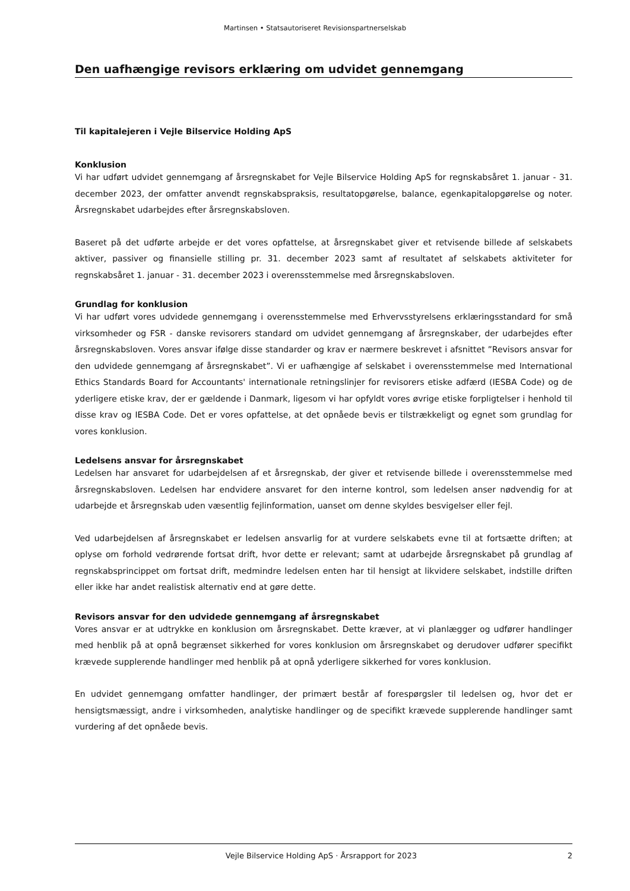Martinsen • Statsautoriseret Revisionspartnerselskab
Den uafhængige revisors erklæring om udvidet gennemgang
Til kapitalejeren i Vejle Bilservice Holding ApS
Konklusion
Vi har udført udvidet gennemgang af årsregnskabet for Vejle Bilservice Holding ApS for regnskabsåret 1. januar - 31. december 2023, der omfatter anvendt regnskabspraksis, resultatopgørelse, balance, egenkapitalopgørelse og noter. Årsregnskabet udarbejdes efter årsregnskabsloven.
Baseret på det udførte arbejde er det vores opfattelse, at årsregnskabet giver et retvisende billede af selskabets aktiver, passiver og finansielle stilling pr. 31. december 2023 samt af resultatet af selskabets aktiviteter for regnskabsåret 1. januar - 31. december 2023 i overensstemmelse med årsregnskabsloven.
Grundlag for konklusion
Vi har udført vores udvidede gennemgang i overensstemmelse med Erhvervsstyrelsens erklæringsstandard for små virksomheder og FSR - danske revisorers standard om udvidet gennemgang af årsregnskaber, der udarbejdes efter årsregnskabsloven. Vores ansvar ifølge disse standarder og krav er nærmere beskrevet i afsnittet ”Revisors ansvar for den udvidede gennemgang af årsregnskabet”. Vi er uafhængige af selskabet i overensstemmelse med International Ethics Standards Board for Accountants' internationale retningslinjer for revisorers etiske adfærd (IESBA Code) og de yderligere etiske krav, der er gældende i Danmark, ligesom vi har opfyldt vores øvrige etiske forpligtelser i henhold til disse krav og IESBA Code. Det er vores opfattelse, at det opnåede bevis er tilstrækkeligt og egnet som grundlag for vores konklusion.
Ledelsens ansvar for årsregnskabet
Ledelsen har ansvaret for udarbejdelsen af et årsregnskab, der giver et retvisende billede i overensstemmelse med årsregnskabsloven. Ledelsen har endvidere ansvaret for den interne kontrol, som ledelsen anser nødvendig for at udarbejde et årsregnskab uden væsentlig fejlinformation, uanset om denne skyldes besvigelser eller fejl.
Ved udarbejdelsen af årsregnskabet er ledelsen ansvarlig for at vurdere selskabets evne til at fortsætte driften; at oplyse om forhold vedrørende fortsat drift, hvor dette er relevant; samt at udarbejde årsregnskabet på grundlag af regnskabsprincippet om fortsat drift, medmindre ledelsen enten har til hensigt at likvidere selskabet, indstille driften eller ikke har andet realistisk alternativ end at gøre dette.
Revisors ansvar for den udvidede gennemgang af årsregnskabet
Vores ansvar er at udtrykke en konklusion om årsregnskabet. Dette kræver, at vi planlægger og udfører handlinger med henblik på at opnå begrænset sikkerhed for vores konklusion om årsregnskabet og derudover udfører specifikt krævede supplerende handlinger med henblik på at opnå yderligere sikkerhed for vores konklusion.
En udvidet gennemgang omfatter handlinger, der primært består af forespørgsler til ledelsen og, hvor det er hensigtsmæssigt, andre i virksomheden, analytiske handlinger og de specifikt krævede supplerende handlinger samt vurdering af det opnåede bevis.
Vejle Bilservice Holding ApS · Årsrapport for 2023 2